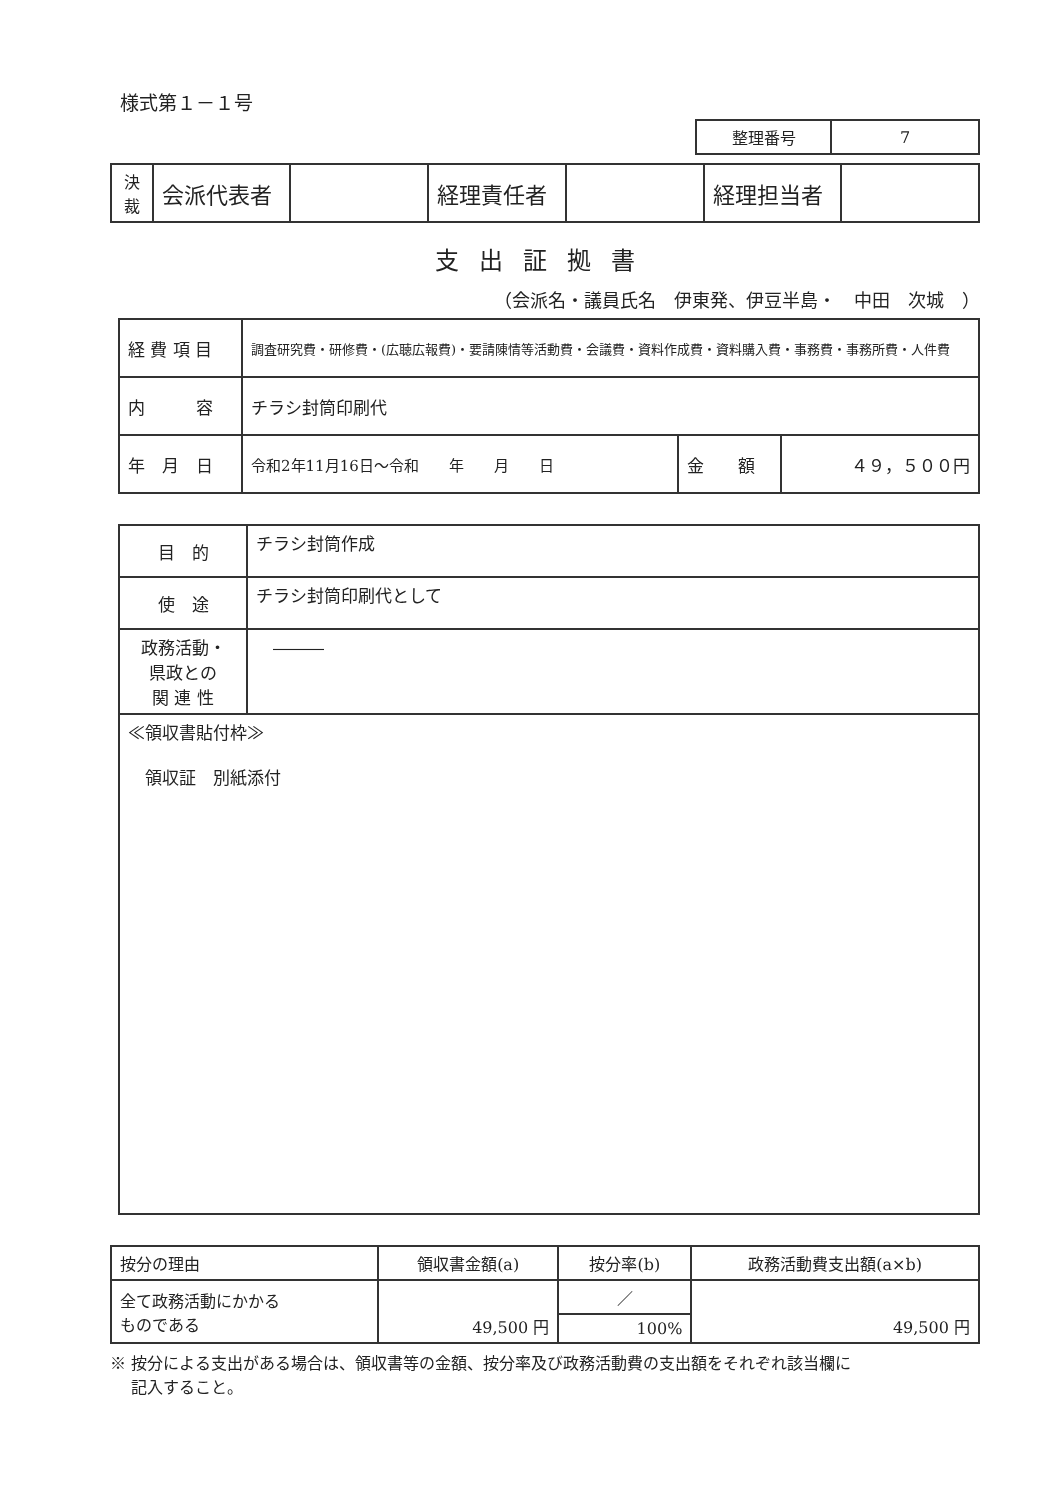様式第１－１号
| 整理番号 | 7 |
| 決 裁 | 会派代表者 | | 経理責任者 | | 経理担当者 | |
支出証拠書
（会派名・議員氏名　伊東発、伊豆半島・　中田　次城　）
| 経 費 項 目 | 調査研究費・研修費・(広聴広報費)・要請陳情等活動費・会議費・資料作成費・資料購入費・事務費・事務所費・人件費 | | |
| 内 容 | チラシ封筒印刷代 | | |
| 年 月 日 | 令和2年11月16日～令和 年 月 日 | 金 額 | ４９，５００円 |
| 目 的 | チラシ封筒作成 |
| 使 途 | チラシ封筒印刷代として |
| 政務活動・ 県政との 関 連 性 | ――― |
| ≪領収書貼付枠≫ 領収証 別紙添付 | |
| 按分の理由 | 領収書金額(a) | 按分率(b) | 政務活動費支出額(a×b) |
| 全て政務活動にかかる ものである | 49,500 円 | ／ | 49,500 円 |
| | | 100% | |
※ 按分による支出がある場合は、領収書等の金額、按分率及び政務活動費の支出額をそれぞれ該当欄に
　 記入すること。